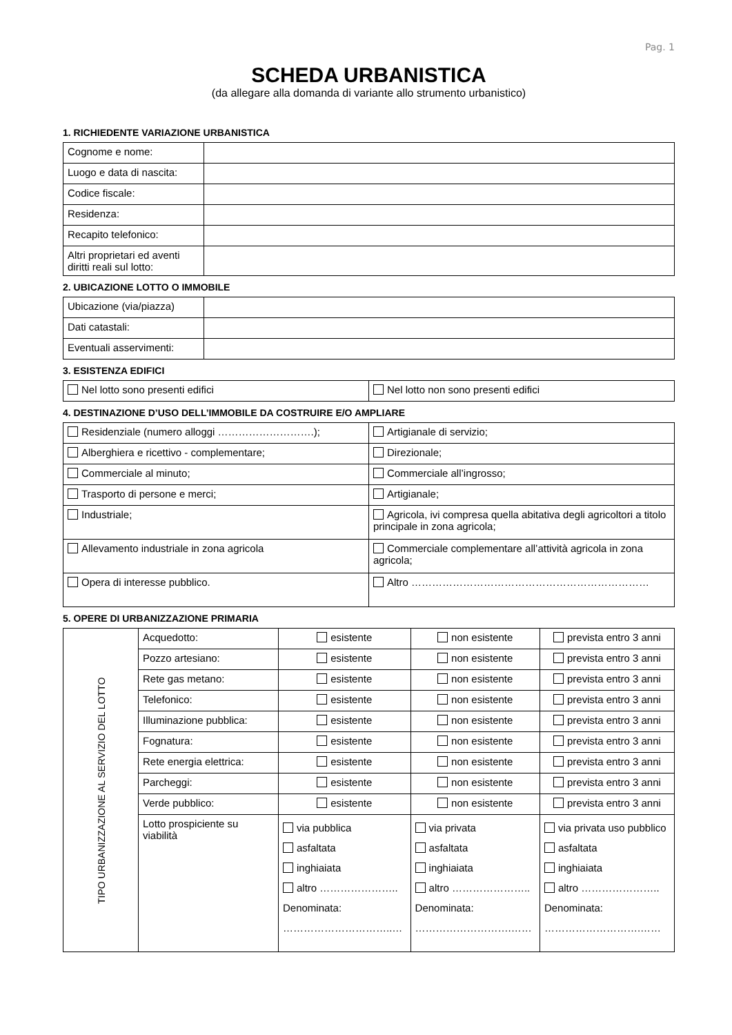Pag. 1
SCHEDA URBANISTICA
(da allegare alla domanda di variante allo strumento urbanistico)
1. RICHIEDENTE VARIAZIONE URBANISTICA
| Cognome e nome: | |
| Luogo e data di nascita: | |
| Codice fiscale: | |
| Residenza: | |
| Recapito telefonico: | |
| Altri proprietari ed aventi diritti reali sul lotto: | |
2. UBICAZIONE LOTTO O IMMOBILE
| Ubicazione (via/piazza) | |
| Dati catastali: | |
| Eventuali asservimenti: | |
3. ESISTENZA EDIFICI
| Nel lotto sono presenti edifici | Nel lotto non sono presenti edifici |
4. DESTINAZIONE D’USO DELL’IMMOBILE DA COSTRUIRE E/O AMPLIARE
| Residenziale (numero alloggi ……………………….); | Artigianale di servizio; |
| Alberghiera e ricettivo - complementare; | Direzionale; |
| Commerciale al minuto; | Commerciale all’ingrosso; |
| Trasporto di persone e merci; | Artigianale; |
| Industriale; | Agricola, ivi compresa quella abitativa degli agricoltori a titolo principale in zona agricola; |
| Allevamento industriale in zona agricola | Commerciale complementare all’attività agricola in zona agricola; |
| Opera di interesse pubblico. | Altro …………………………………………………………… |
5. OPERE DI URBANIZZAZIONE PRIMARIA
| TIPO URBANIZZAZIONE AL SERVIZIO DEL LOTTO | Acquedotto: | esistente | non esistente | prevista entro 3 anni |
| | Pozzo artesiano: | esistente | non esistente | prevista entro 3 anni |
| | Rete gas metano: | esistente | non esistente | prevista entro 3 anni |
| | Telefonico: | esistente | non esistente | prevista entro 3 anni |
| | Illuminazione pubblica: | esistente | non esistente | prevista entro 3 anni |
| | Fognatura: | esistente | non esistente | prevista entro 3 anni |
| | Rete energia elettrica: | esistente | non esistente | prevista entro 3 anni |
| | Parcheggi: | esistente | non esistente | prevista entro 3 anni |
| | Verde pubblico: | esistente | non esistente | prevista entro 3 anni |
| | Lotto prospiciente su viabilità | via pubblica asfaltata inghiaiata altro ………………….. Denominata: …………………………..… | via privata asfaltata inghiaiata altro ………………….. Denominata: ……………………….…… | via privata uso pubblico asfaltata inghiaiata altro ………………….. Denominata: ……………………….…… |